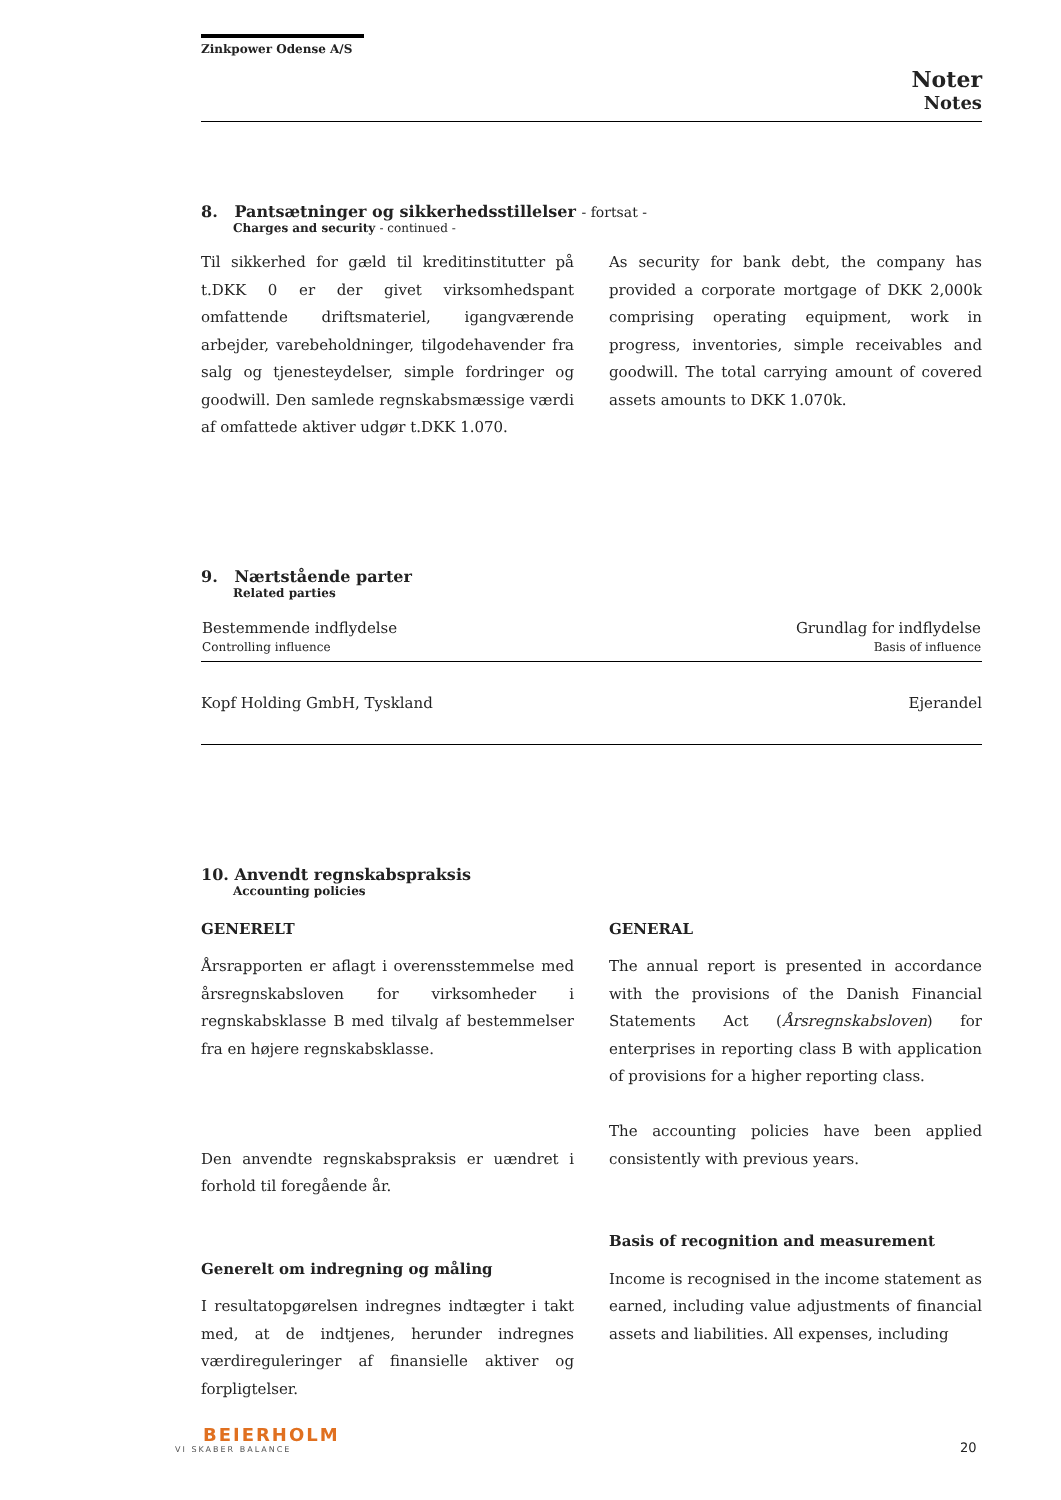Zinkpower Odense A/S
Noter
Notes
8. Pantsætninger og sikkerhedsstillelser - fortsat -
Charges and security - continued -
Til sikkerhed for gæld til kreditinstitutter på t.DKK 0 er der givet virksomhedspant omfattende driftsmateriel, igangværende arbejder, varebeholdninger, tilgodehavender fra salg og tjenesteydelser, simple fordringer og goodwill. Den samlede regnskabsmæssige værdi af omfattede aktiver udgør t.DKK 1.070.
As security for bank debt, the company has provided a corporate mortgage of DKK 2,000k comprising operating equipment, work in progress, inventories, simple receivables and goodwill. The total carrying amount of covered assets amounts to DKK 1.070k.
9. Nærtstående parter
Related parties
| Bestemmende indflydelse Controlling influence | Grundlag for indflydelse Basis of influence |
| --- | --- |
| Kopf Holding GmbH, Tyskland | Ejerandel |
10. Anvendt regnskabspraksis
Accounting policies
GENERELT
Årsrapporten er aflagt i overensstemmelse med årsregnskabsloven for virksomheder i regnskabsklasse B med tilvalg af bestemmelser fra en højere regnskabsklasse.
Den anvendte regnskabspraksis er uændret i forhold til foregående år.
Generelt om indregning og måling
I resultatopgørelsen indregnes indtægter i takt med, at de indtjenes, herunder indregnes værdireguleringer af finansielle aktiver og forpligtelser.
GENERAL
The annual report is presented in accordance with the provisions of the Danish Financial Statements Act (Årsregnskabsloven) for enterprises in reporting class B with application of provisions for a higher reporting class.
The accounting policies have been applied consistently with previous years.
Basis of recognition and measurement
Income is recognised in the income statement as earned, including value adjustments of financial assets and liabilities. All expenses, including
BEIERHOLM
VI SKABER BALANCE
20